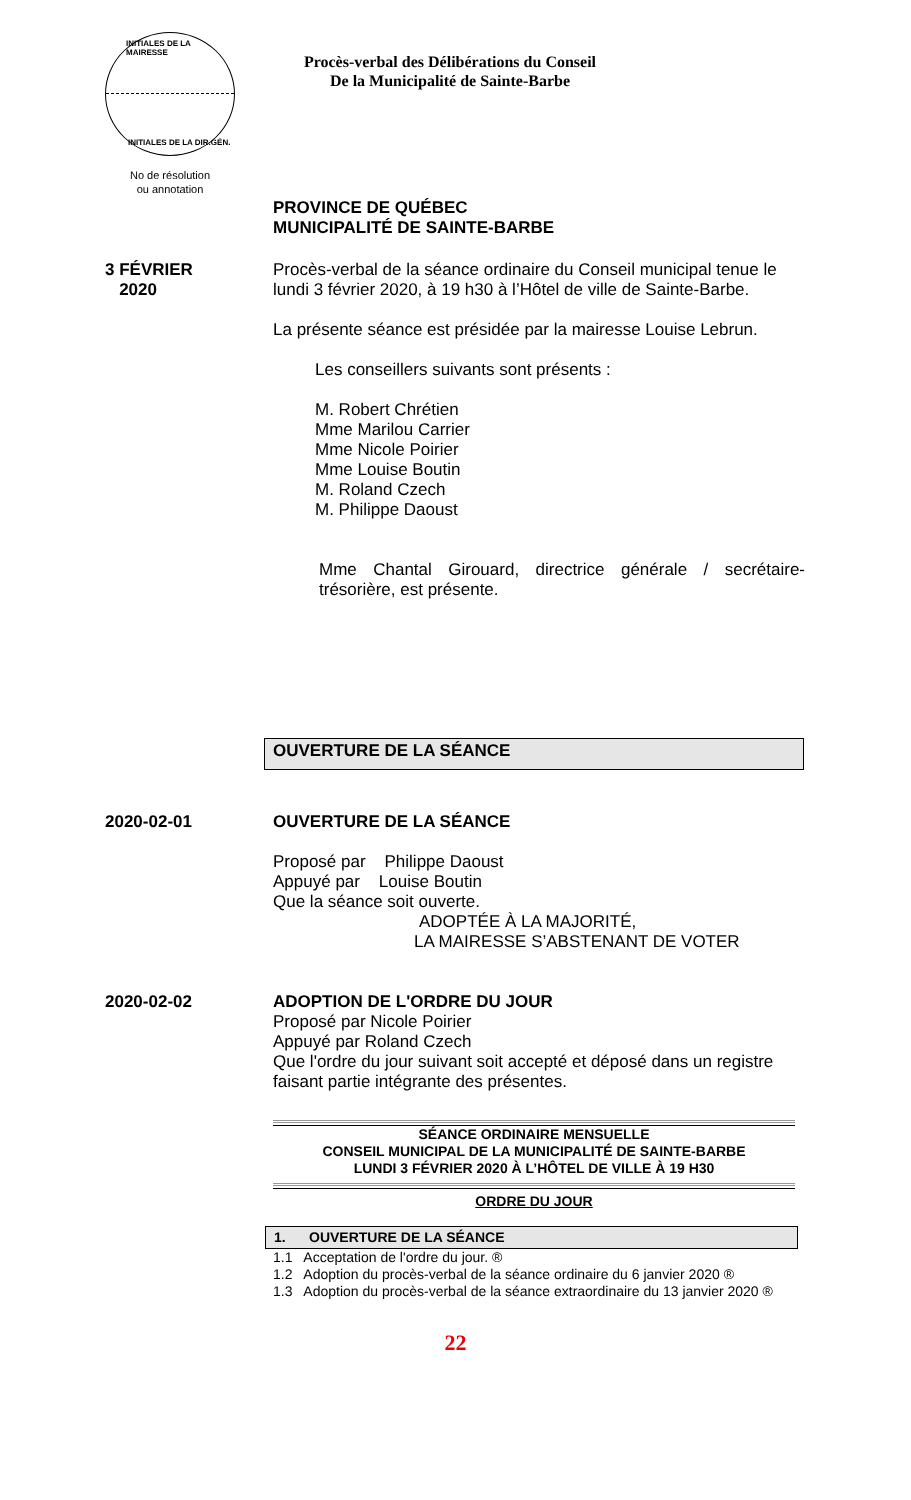INITIALES DE LA MAIRESSE
INITIALES DE LA DIR.GÉN.
Procès-verbal des Délibérations du Conseil
De la Municipalité de Sainte-Barbe
No de résolution
ou annotation
PROVINCE DE QUÉBEC
MUNICIPALITÉ DE SAINTE-BARBE
3 FÉVRIER
2020
Procès-verbal de la séance ordinaire du Conseil municipal tenue le lundi 3 février 2020, à 19 h30 à l’Hôtel de ville de Sainte-Barbe.
La présente séance est présidée par la mairesse Louise Lebrun.
Les conseillers suivants sont présents :
M. Robert Chrétien
Mme Marilou Carrier
Mme Nicole Poirier
Mme Louise Boutin
M. Roland Czech
M. Philippe Daoust
Mme Chantal Girouard, directrice générale / secrétaire-trésorière, est présente.
OUVERTURE DE LA SÉANCE
2020-02-01
OUVERTURE DE LA SÉANCE
Proposé par Philippe Daoust
Appuyé par Louise Boutin
Que la séance soit ouverte.
ADOPTÉE À LA MAJORITÉ,
LA MAIRESSE S’ABSTENANT DE VOTER
2020-02-02
ADOPTION DE L'ORDRE DU JOUR
Proposé par Nicole Poirier
Appuyé par Roland Czech
Que l'ordre du jour suivant soit accepté et déposé dans un registre faisant partie intégrante des présentes.
SÉANCE ORDINAIRE MENSUELLE
CONSEIL MUNICIPAL DE LA MUNICIPALITÉ DE SAINTE-BARBE
LUNDI 3 FÉVRIER 2020 À L’HÔTEL DE VILLE À 19 H30
ORDRE DU JOUR
1. OUVERTURE DE LA SÉANCE
1.1 Acceptation de l'ordre du jour. ®
1.2 Adoption du procès-verbal de la séance ordinaire du 6 janvier 2020 ®
1.3 Adoption du procès-verbal de la séance extraordinaire du 13 janvier 2020 ®
22